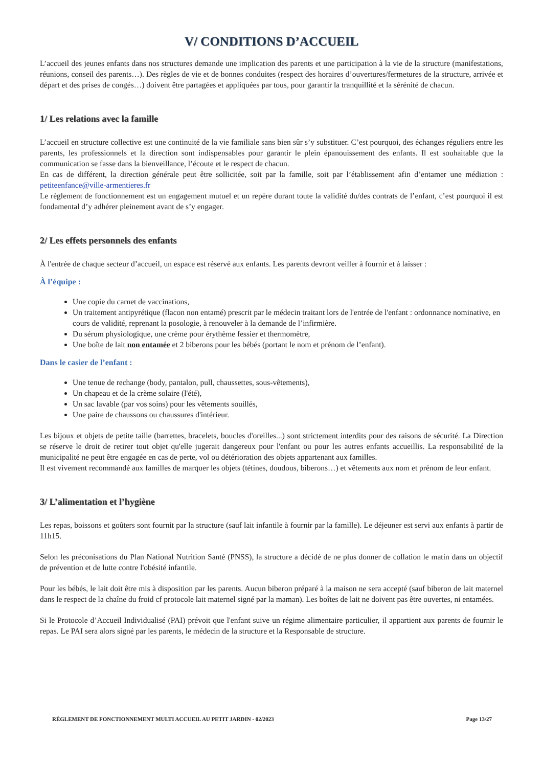V/ CONDITIONS D’ACCUEIL
L’accueil des jeunes enfants dans nos structures demande une implication des parents et une participation à la vie de la structure (manifestations, réunions, conseil des parents…). Des règles de vie et de bonnes conduites (respect des horaires d’ouvertures/fermetures de la structure, arrivée et départ et des prises de congés…) doivent être partagées et appliquées par tous, pour garantir la tranquillité et la sérénité de chacun.
1/ Les relations avec la famille
L’accueil en structure collective est une continuité de la vie familiale sans bien sûr s’y substituer. C’est pourquoi, des échanges réguliers entre les parents, les professionnels et la direction sont indispensables pour garantir le plein épanouissement des enfants. Il est souhaitable que la communication se fasse dans la bienveillance, l’écoute et le respect de chacun.
En cas de différent, la direction générale peut être sollicitée, soit par la famille, soit par l’établissement afin d’entamer une médiation : petiteenfance@ville-armentieres.fr
Le règlement de fonctionnement est un engagement mutuel et un repère durant toute la validité du/des contrats de l’enfant, c’est pourquoi il est fondamental d’y adhérer pleinement avant de s’y engager.
2/ Les effets personnels des enfants
À l'entrée de chaque secteur d’accueil, un espace est réservé aux enfants. Les parents devront veiller à fournir et à laisser :
À l’équipe :
Une copie du carnet de vaccinations,
Un traitement antipyrétique (flacon non entamé) prescrit par le médecin traitant lors de l'entrée de l'enfant : ordonnance nominative, en cours de validité, reprenant la posologie, à renouveler à la demande de l’infirmière.
Du sérum physiologique, une crème pour érythème fessier et thermomètre,
Une boîte de lait non entamée et 2 biberons pour les bébés (portant le nom et prénom de l’enfant).
Dans le casier de l’enfant :
Une tenue de rechange (body, pantalon, pull, chaussettes, sous-vêtements),
Un chapeau et de la crème solaire (l'été),
Un sac lavable (par vos soins) pour les vêtements souillés,
Une paire de chaussons ou chaussures d'intérieur.
Les bijoux et objets de petite taille (barrettes, bracelets, boucles d'oreilles...) sont strictement interdits pour des raisons de sécurité. La Direction se réserve le droit de retirer tout objet qu'elle jugerait dangereux pour l'enfant ou pour les autres enfants accueillis. La responsabilité de la municipalité ne peut être engagée en cas de perte, vol ou détérioration des objets appartenant aux familles.
Il est vivement recommandé aux familles de marquer les objets (tétines, doudous, biberons…) et vêtements aux nom et prénom de leur enfant.
3/ L’alimentation et l’hygiène
Les repas, boissons et goûters sont fournit par la structure (sauf lait infantile à fournir par la famille). Le déjeuner est servi aux enfants à partir de 11h15.
Selon les préconisations du Plan National Nutrition Santé (PNSS), la structure a décidé de ne plus donner de collation le matin dans un objectif de prévention et de lutte contre l'obésité infantile.
Pour les bébés, le lait doit être mis à disposition par les parents. Aucun biberon préparé à la maison ne sera accepté (sauf biberon de lait maternel dans le respect de la chaîne du froid cf protocole lait maternel signé par la maman). Les boîtes de lait ne doivent pas être ouvertes, ni entamées.
Si le Protocole d’Accueil Individualisé (PAI) prévoit que l'enfant suive un régime alimentaire particulier, il appartient aux parents de fournir le repas. Le PAI sera alors signé par les parents, le médecin de la structure et la Responsable de structure.
RÈGLEMENT DE FONCTIONNEMENT MULTI ACCUEIL AU PETIT JARDIN - 02/2023 Page 13/27